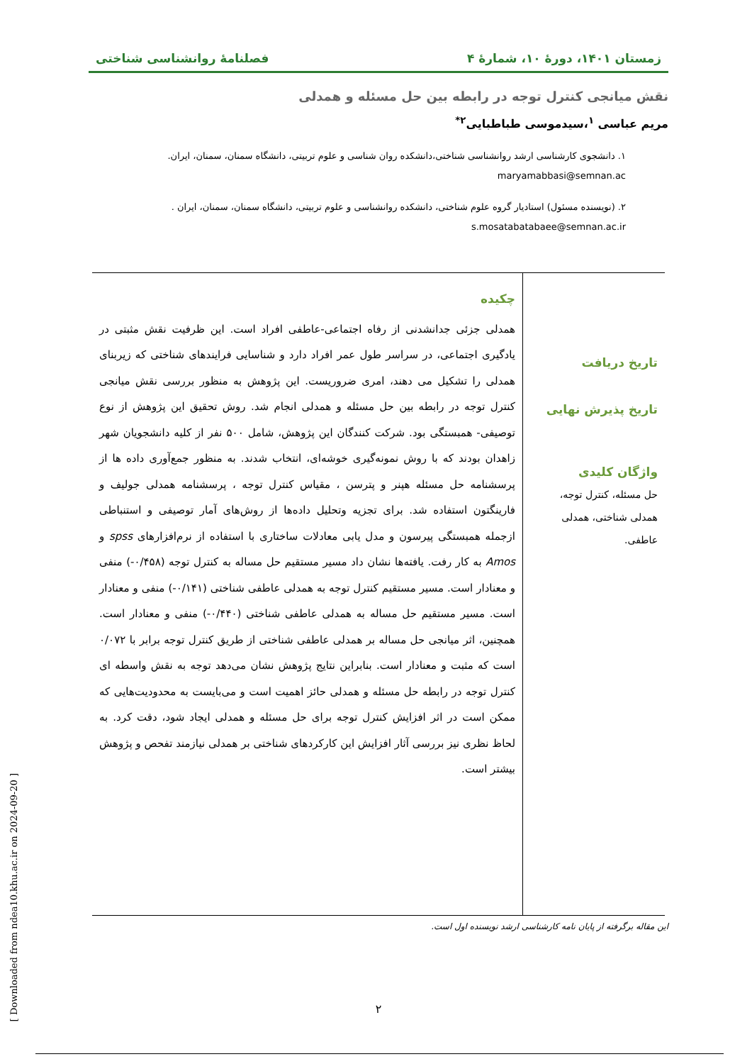زمستان ۱۴۰۱، دورهٔ ۱۰، شمارهٔ ۴ فصلنامهٔ روانشناسی شناختی
نقش میانجی کنترل توجه در رابطه بین حل مسئله و همدلی
مریم عباسی <sup>۱</sup>،سیدموسی طباطبایی<sup>۲*</sup>
۱. دانشجوی کارشناسی ارشد روانشناسی شناختی،دانشکده روان شناسی و علوم تربیتی، دانشگاه سمنان، سمنان، ایران.
maryamabbasi@semnan.ac
۲. (نویسنده مسئول) استادیار گروه علوم شناختی، دانشکده روانشناسی و علوم تربیتی، دانشگاه سمنان، سمنان، ایران .
s.mosatabatabaee@semnan.ac.ir
تاریخ دریافت
تاریخ پذیرش نهایی
واژگان کلیدی
حل مسئله، کنترل توجه، همدلی شناختی، همدلی عاطفی.
چکیده
همدلی جزئی جدانشدنی از رفاه اجتماعی-عاطفی افراد است. این ظرفیت نقش مثبتی در یادگیری اجتماعی، در سراسر طول عمر افراد دارد و شناسایی فرایندهای شناختی که زیربنای همدلی را تشکیل می دهند، امری ضروریست. این پژوهش به منظور بررسی نقش میانجی کنترل توجه در رابطه بین حل مسئله و همدلی انجام شد. روش تحقیق این پژوهش از نوع توصیفی- همبستگی بود. شرکت کنندگان این پژوهش، شامل ۵۰۰ نفر از کلیه دانشجویان شهر زاهدان بودند که با روش نمونه‌گیری خوشه‌ای، انتخاب شدند. به منظور جمع‌آوری داده ها از پرسشنامه حل مسئله هپنر و پترسن ، مقیاس کنترل توجه ، پرسشنامه همدلی جولیف و فارینگتون استفاده شد. برای تجزیه وتحلیل داده‌ها از روش‌های آمار توصیفی و استنباطی ازجمله همبستگی پیرسون و مدل یابی معادلات ساختاری با استفاده از نرم‌افزارهای spss و Amos به کار رفت. یافته‌ها نشان داد مسیر مستقیم حل مساله به کنترل توجه (۰/۴۵۸-) منفی و معنادار است. مسیر مستقیم کنترل توجه به همدلی عاطفی شناختی (۰/۱۴۱-) منفی و معنادار است. مسیر مستقیم حل مساله به همدلی عاطفی شناختی (۰/۴۴۰-) منفی و معنادار است. همچنین، اثر میانجی حل مساله بر همدلی عاطفی شناختی از طریق کنترل توجه برابر با ۰/۰۷۲ است که مثبت و معنادار است. بنابراین نتایج پژوهش نشان می‌دهد توجه به نقش واسطه ای کنترل توجه در رابطه حل مسئله و همدلی حائز اهمیت است و می‌بایست به محدودیت‌هایی که ممکن است در اثر افزایش کنترل توجه برای حل مسئله و همدلی ایجاد شود، دقت کرد. به لحاظ نظری نیز بررسی آثار افزایش این کارکردهای شناختی بر همدلی نیازمند تفحص و پژوهش بیشتر است.
این مقاله برگرفته از پایان نامه کارشناسی ارشد نویسنده اول است.
۲
[ Downloaded from ndea10.khu.ac.ir on 2024-09-20 ]